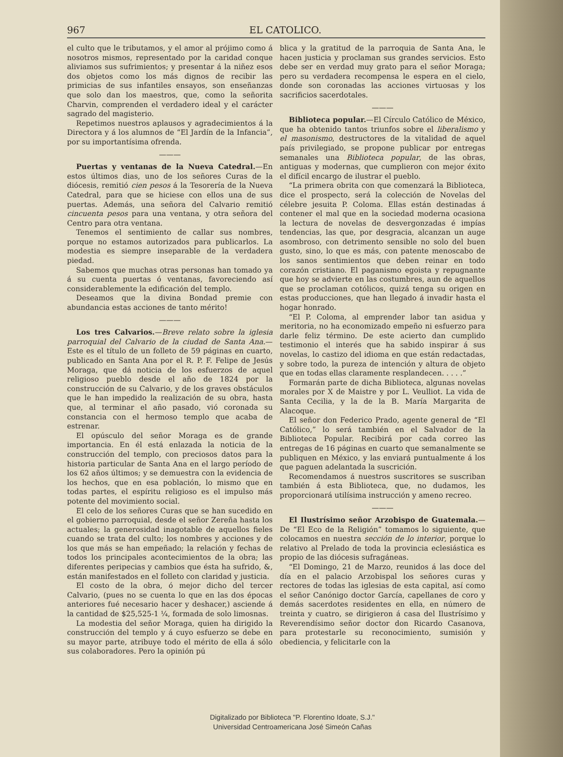967 EL CATOLICO.
el culto que le tributamos, y el amor al prójimo como á nosotros mismos, representado por la caridad conque aliviamos sus sufrimientos; y presentar á la niñez esos dos objetos como los más dignos de recibir las primicias de sus infantiles ensayos, son enseñanzas que solo dan los maestros, que, como la señorita Charvin, comprenden el verdadero ideal y el carácter sagrado del magisterio.
Repetimos nuestros aplausos y agradecimientos á la Directora y á los alumnos de “El Jardín de la Infancia”, por su importantísima ofrenda.
———
Puertas y ventanas de la Nueva Catedral.—En estos últimos dias, uno de los señores Curas de la diócesis, remitió cien pesos á la Tesorería de la Nueva Catedral, para que se hiciese con ellos una de sus puertas. Además, una señora del Calvario remitió cincuenta pesos para una ventana, y otra señora del Centro para otra ventana.
Tenemos el sentimiento de callar sus nombres, porque no estamos autorizados para publicarlos. La modestia es siempre inseparable de la verdadera piedad.
Sabemos que muchas otras personas han tomado ya á su cuenta puertas ó ventanas, favoreciendo así considerablemente la edificación del templo.
Deseamos que la divina Bondad premie con abundancia estas acciones de tanto mérito!
———
Los tres Calvarios.—Breve relato sobre la iglesia parroquial del Calvario de la ciudad de Santa Ana.—Este es el título de un folleto de 59 páginas en cuarto, publicado en Santa Ana por el R. P. F. Felipe de Jesús Moraga, que dá noticia de los esfuerzos de aquel religioso pueblo desde el año de 1824 por la construcción de su Calvario, y de los graves obstáculos que le han impedido la realización de su obra, hasta que, al terminar el año pasado, vió coronada su constancia con el hermoso templo que acaba de estrenar.
El opúsculo del señor Moraga es de grande importancia. En él está enlazada la noticia de la construcción del templo, con preciosos datos para la historia particular de Santa Ana en el largo período de los 62 años últimos; y se demuestra con la evidencia de los hechos, que en esa población, lo mismo que en todas partes, el espíritu religioso es el impulso más potente del movimiento social.
El celo de los señores Curas que se han sucedido en el gobierno parroquial, desde el señor Zereña hasta los actuales; la generosidad inagotable de aquellos fieles cuando se trata del culto; los nombres y acciones y de los que más se han empeñado; la relación y fechas de todos los principales acontecimientos de la obra; las diferentes peripecias y cambios que ésta ha sufrido, &, están manifestados en el folleto con claridad y justicia.
El costo de la obra, ó mejor dicho del tercer Calvario, (pues no se cuenta lo que en las dos épocas anteriores fué necesario hacer y deshacer,) asciende á la cantidad de $25,525-1 ¼, formada de solo limosnas.
La modestia del señor Moraga, quien ha dirigido la construcción del templo y á cuyo esfuerzo se debe en su mayor parte, atribuye todo el mérito de ella á sólo sus colaboradores. Pero la opinión pú
blica y la gratitud de la parroquia de Santa Ana, le hacen justicia y proclaman sus grandes servicios. Esto debe ser en verdad muy grato para el señor Moraga; pero su verdadera recompensa le espera en el cielo, donde son coronadas las acciones virtuosas y los sacrificios sacerdotales.
———
Biblioteca popular.—El Círculo Católico de México, que ha obtenido tantos triunfos sobre el liberalismo y el masonismo, destructores de la vitalidad de aquel país privilegiado, se propone publicar por entregas semanales una Biblioteca popular, de las obras, antiguas y modernas, que cumplieron con mejor éxito el difícil encargo de ilustrar el pueblo.
“La primera obrita con que comenzará la Biblioteca, dice el prospecto, será la colección de Novelas del célebre jesuita P. Coloma. Ellas están destinadas á contener el mal que en la sociedad moderna ocasiona la lectura de novelas de desvergonzadas é impías tendencias, las que, por desgracia, alcanzan un auge asombroso, con detrimento sensible no solo del buen gusto, sino, lo que es más, con patente menoscabo de los sanos sentimientos que deben reinar en todo corazón cristiano. El paganismo egoista y repugnante que hoy se advierte en las costumbres, aun de aquellos que se proclaman cotólicos, quizá tenga su origen en estas producciones, que han llegado á invadir hasta el hogar honrado.
“El P. Coloma, al emprender labor tan asidua y meritoria, no ha economizado empeño ni esfuerzo para darle feliz término. De este acierto dan cumplido testimonio el interés que ha sabido inspirar á sus novelas, lo castizo del idioma en que están redactadas, y sobre todo, la pureza de intención y altura de objeto que en todas ellas claramente resplandecen. . . . .”
Formarán parte de dicha Biblioteca, algunas novelas morales por X de Maistre y por L. Veulliot. La vida de Santa Cecilia, y la de la B. María Margarita de Alacoque.
El señor don Federico Prado, agente general de “El Católico,” lo será también en el Salvador de la Biblioteca Popular. Recibirá por cada correo las entregas de 16 páginas en cuarto que semanalmente se publiquen en México, y las enviará puntualmente á los que paguen adelantada la suscrición.
Recomendamos á nuestros suscritores se suscriban también á esta Biblioteca, que, no dudamos, les proporcionará utilísima instrucción y ameno recreo.
———
El Ilustrísimo señor Arzobispo de Guatemala.—De “El Eco de la Religión” tomamos lo siguiente, que colocamos en nuestra sección de lo interior, porque lo relativo al Prelado de toda la provincia eclesiástica es propio de las diócesis sufragáneas.
“El Domingo, 21 de Marzo, reunidos á las doce del día en el palacio Arzobispal los señores curas y rectores de todas las iglesias de esta capital, así como el señor Canónigo doctor García, capellanes de coro y demás sacerdotes residentes en ella, en número de treinta y cuatro, se dirigieron á casa del Ilustrísimo y Reverendísimo señor doctor don Ricardo Casanova, para protestarle su reconocimiento, sumisión y obediencia, y felicitarle con la
Digitalizado por Biblioteca "P. Florentino Idoate, S.J."
Universidad Centroamericana José Simeón Cañas